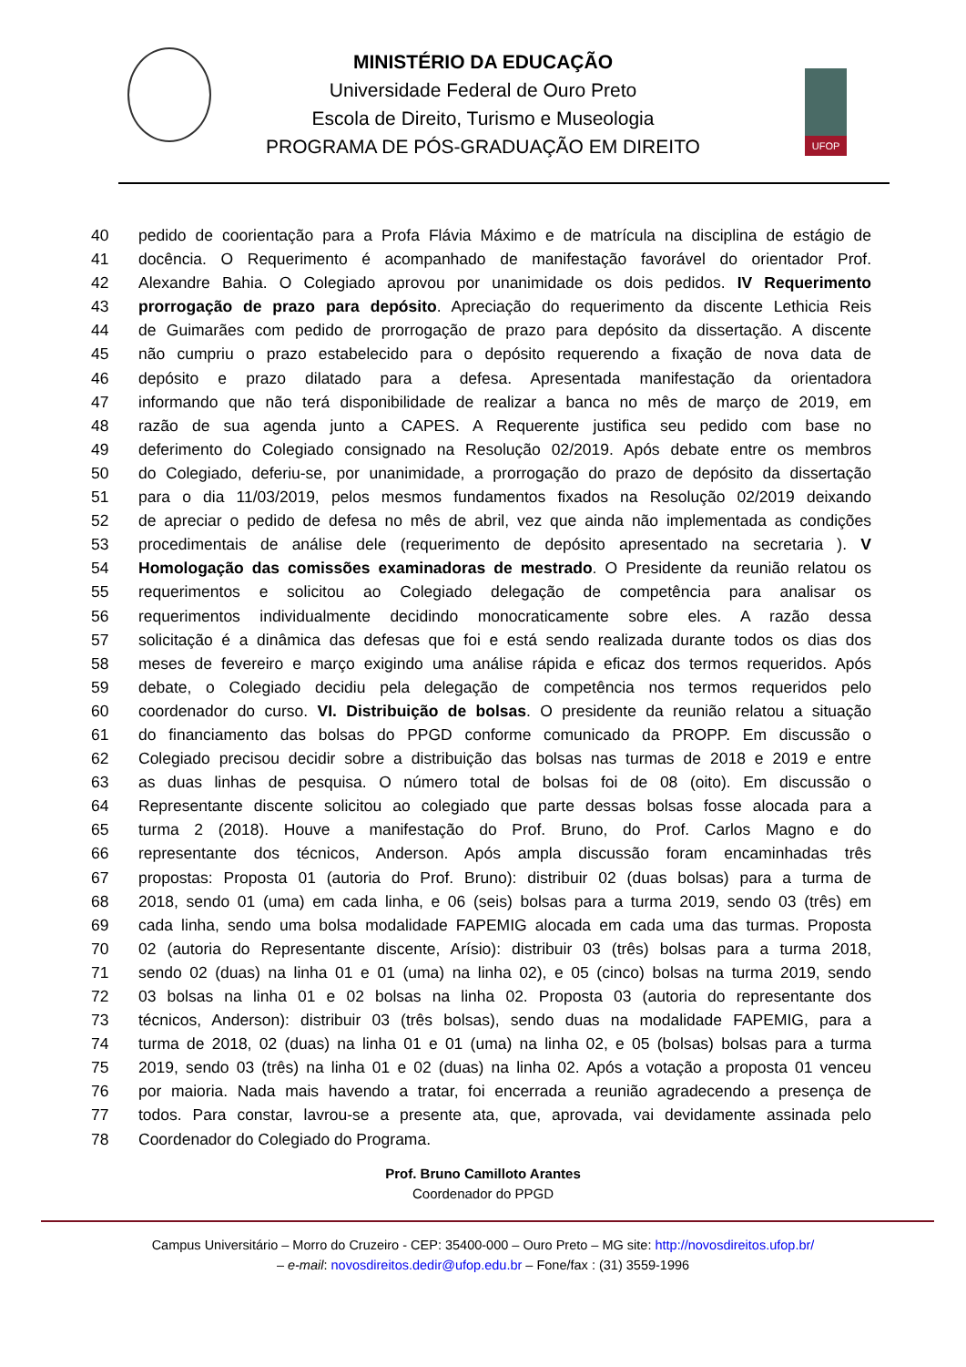MINISTÉRIO DA EDUCAÇÃO
Universidade Federal de Ouro Preto
Escola de Direito, Turismo e Museologia
PROGRAMA DE PÓS-GRADUAÇÃO EM DIREITO
UFOP
40 pedido de coorientação para a Profa Flávia Máximo e de matrícula na disciplina de estágio de
41 docência. O Requerimento é acompanhado de manifestação favorável do orientador Prof.
42 Alexandre Bahia. O Colegiado aprovou por unanimidade os dois pedidos. IV Requerimento
43 prorrogação de prazo para depósito. Apreciação do requerimento da discente Lethicia Reis
44 de Guimarães com pedido de prorrogação de prazo para depósito da dissertação. A discente
45 não cumpriu o prazo estabelecido para o depósito requerendo a fixação de nova data de
46 depósito e prazo dilatado para a defesa. Apresentada manifestação da orientadora
47 informando que não terá disponibilidade de realizar a banca no mês de março de 2019, em
48 razão de sua agenda junto a CAPES. A Requerente justifica seu pedido com base no
49 deferimento do Colegiado consignado na Resolução 02/2019. Após debate entre os membros
50 do Colegiado, deferiu-se, por unanimidade, a prorrogação do prazo de depósito da dissertação
51 para o dia 11/03/2019, pelos mesmos fundamentos fixados na Resolução 02/2019 deixando
52 de apreciar o pedido de defesa no mês de abril, vez que ainda não implementada as condições
53 procedimentais de análise dele (requerimento de depósito apresentado na secretaria ). V
54 Homologação das comissões examinadoras de mestrado. O Presidente da reunião relatou os
55 requerimentos e solicitou ao Colegiado delegação de competência para analisar os
56 requerimentos individualmente decidindo monocraticamente sobre eles. A razão dessa
57 solicitação é a dinâmica das defesas que foi e está sendo realizada durante todos os dias dos
58 meses de fevereiro e março exigindo uma análise rápida e eficaz dos termos requeridos. Após
59 debate, o Colegiado decidiu pela delegação de competência nos termos requeridos pelo
60 coordenador do curso. VI. Distribuição de bolsas. O presidente da reunião relatou a situação
61 do financiamento das bolsas do PPGD conforme comunicado da PROPP. Em discussão o
62 Colegiado precisou decidir sobre a distribuição das bolsas nas turmas de 2018 e 2019 e entre
63 as duas linhas de pesquisa. O número total de bolsas foi de 08 (oito). Em discussão o
64 Representante discente solicitou ao colegiado que parte dessas bolsas fosse alocada para a
65 turma 2 (2018). Houve a manifestação do Prof. Bruno, do Prof. Carlos Magno e do
66 representante dos técnicos, Anderson. Após ampla discussão foram encaminhadas três
67 propostas: Proposta 01 (autoria do Prof. Bruno): distribuir 02 (duas bolsas) para a turma de
68 2018, sendo 01 (uma) em cada linha, e 06 (seis) bolsas para a turma 2019, sendo 03 (três) em
69 cada linha, sendo uma bolsa modalidade FAPEMIG alocada em cada uma das turmas. Proposta
70 02 (autoria do Representante discente, Arísio): distribuir 03 (três) bolsas para a turma 2018,
71 sendo 02 (duas) na linha 01 e 01 (uma) na linha 02), e 05 (cinco) bolsas na turma 2019, sendo
72 03 bolsas na linha 01 e 02 bolsas na linha 02. Proposta 03 (autoria do representante dos
73 técnicos, Anderson): distribuir 03 (três bolsas), sendo duas na modalidade FAPEMIG, para a
74 turma de 2018, 02 (duas) na linha 01 e 01 (uma) na linha 02, e 05 (bolsas) bolsas para a turma
75 2019, sendo 03 (três) na linha 01 e 02 (duas) na linha 02. Após a votação a proposta 01 venceu
76 por maioria. Nada mais havendo a tratar, foi encerrada a reunião agradecendo a presença de
77 todos. Para constar, lavrou-se a presente ata, que, aprovada, vai devidamente assinada pelo
78 Coordenador do Colegiado do Programa.
Prof. Bruno Camilloto Arantes
Coordenador do PPGD
Campus Universitário – Morro do Cruzeiro - CEP: 35400-000 – Ouro Preto – MG site: http://novosdireitos.ufop.br/
– e-mail: novosdireitos.dedir@ufop.edu.br – Fone/fax : (31) 3559-1996